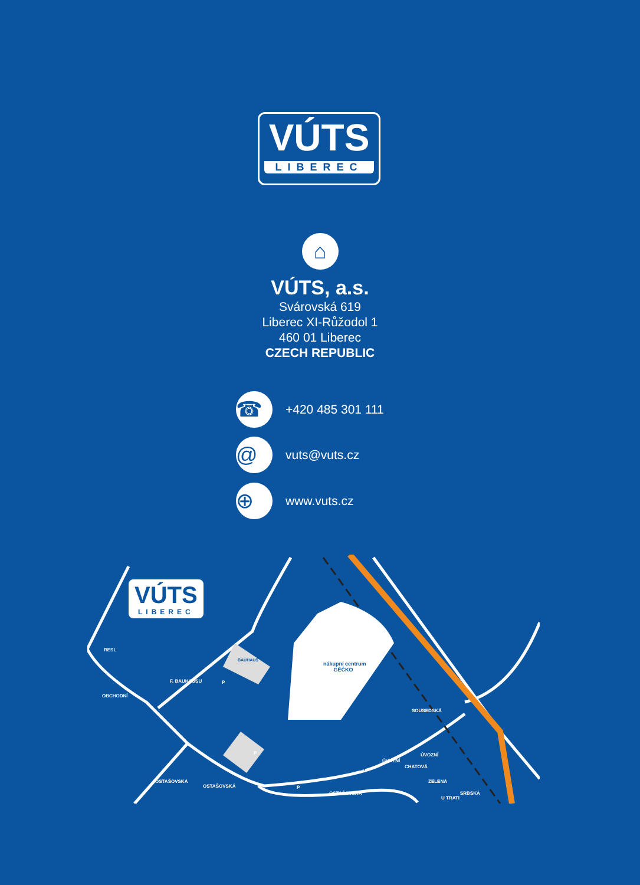VÚTS
LIBEREC
⌂
VÚTS, a.s.
Svárovská 619
Liberec XI-Růžodol 1
460 01 Liberec
CZECH REPUBLIC
☎
+420 485 301 111
@
vuts@vuts.cz
⊕
www.vuts.cz
VÚTS
LIBEREC
RESL
BAUHAUS
nákupní centrum
GÉČKO
DECATLON
F. BAUHAUSU
OBCHODNÍ
SOUSEDSKÁ
OSTAŠOVSKÁ
OSTAŠOVSKÁ
OSTAŠOVSKÁ
ÚVOZNÍ
ÚVOZNÍ
CHATOVÁ
ZELENÁ
U TRATI
SRBSKÁ
P
P
P